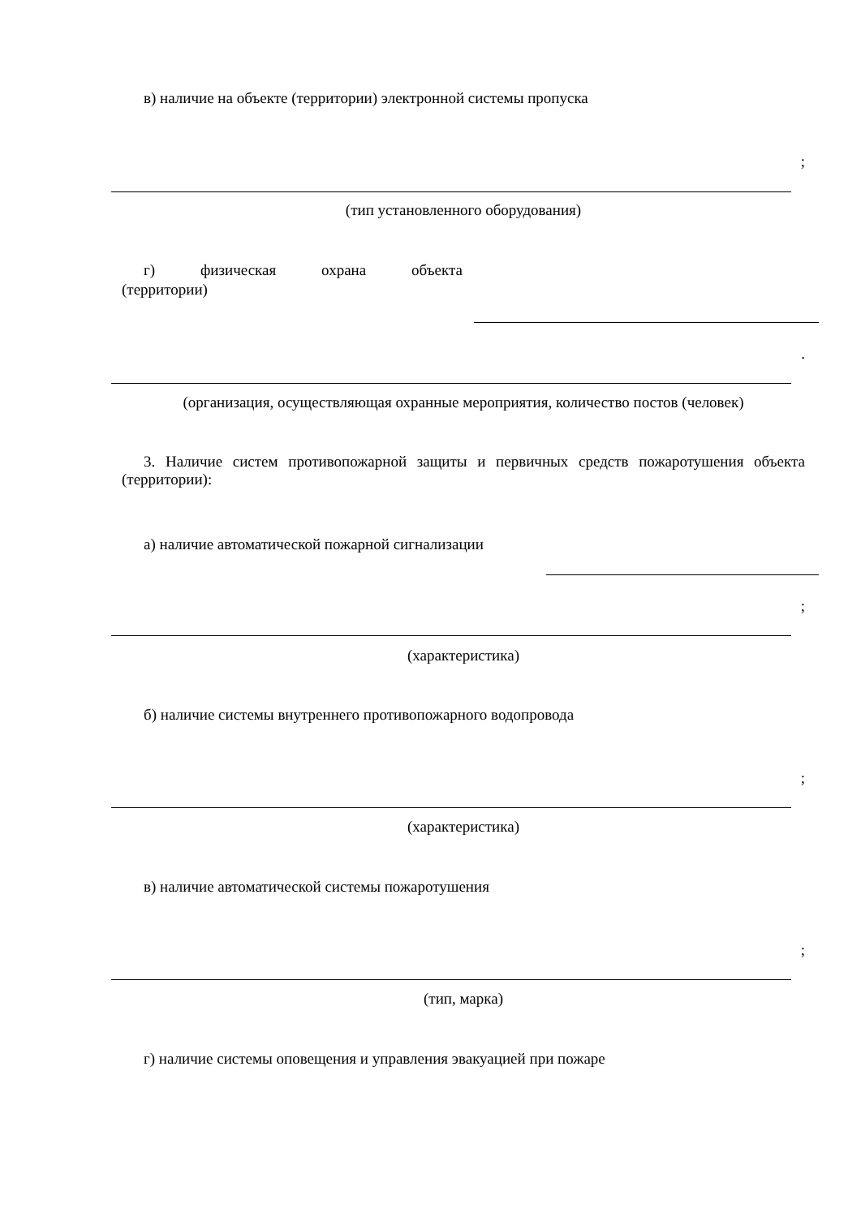в) наличие на объекте (территории) электронной системы пропуска
;
(тип установленного оборудования)
г) физическая охрана объекта
(территории)
.
(организация, осуществляющая охранные мероприятия, количество постов (человек)
3. Наличие систем противопожарной защиты и первичных средств пожаротушения объекта (территории):
а) наличие автоматической пожарной сигнализации
;
(характеристика)
б) наличие системы внутреннего противопожарного водопровода
;
(характеристика)
в) наличие автоматической системы пожаротушения
;
(тип, марка)
г) наличие системы оповещения и управления эвакуацией при пожаре